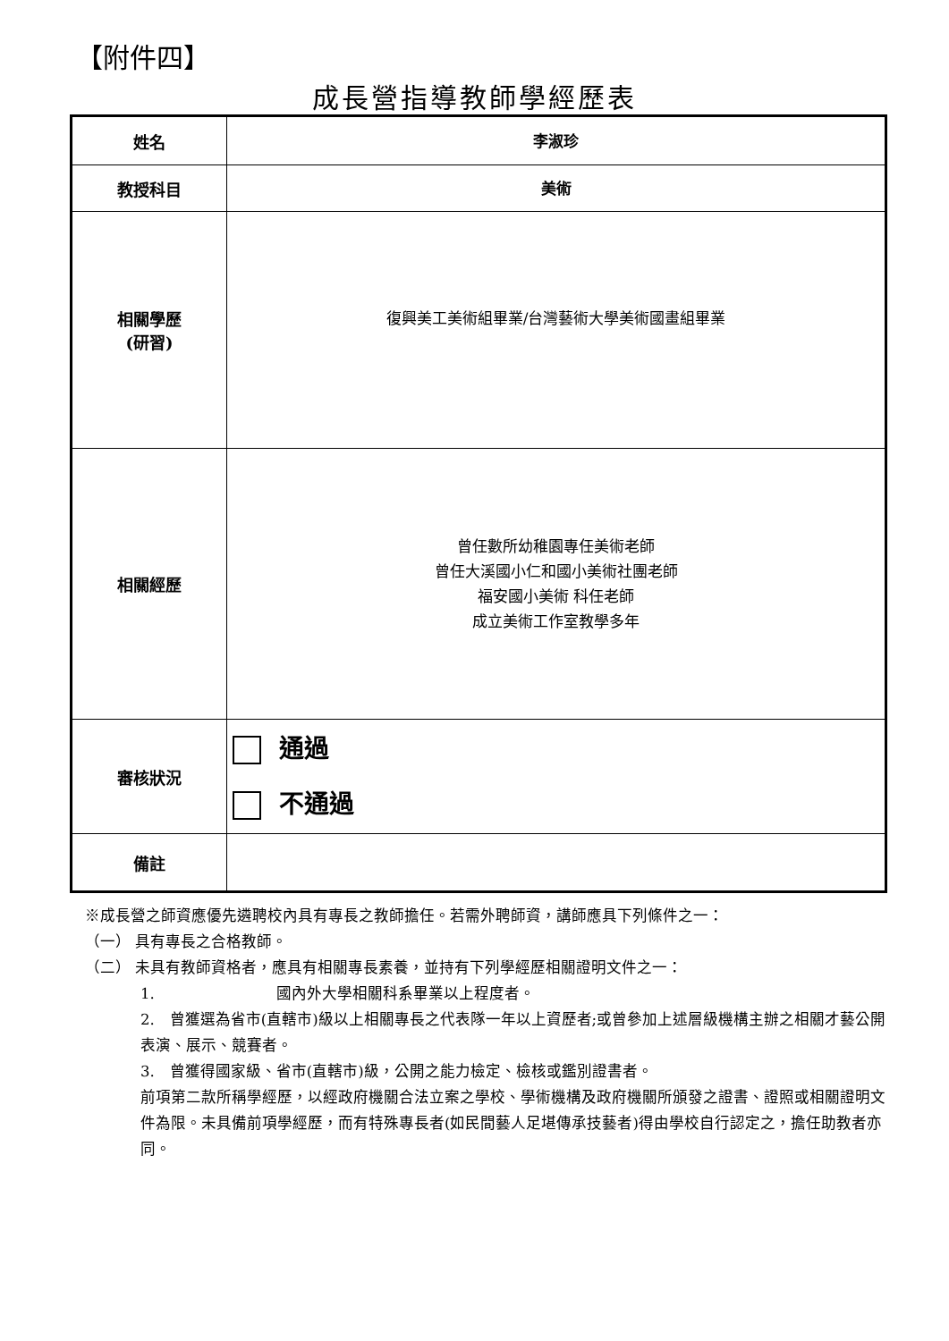【附件四】
成長營指導教師學經歷表
| 姓名 | 李淑珍 |
| 教授科目 | 美術 |
| 相關學歷 (研習) | 復興美工美術組畢業/台灣藝術大學美術國畫組畢業 |
| 相關經歷 | 曾任數所幼稚園專任美術老師 曾任大溪國小仁和國小美術社團老師 福安國小美術 科任老師 成立美術工作室教學多年 |
| 審核狀況 | 通過 不通過 |
| 備註 | |
※成長營之師資應優先遴聘校內具有專長之教師擔任。若需外聘師資，講師應具下列條件之一：
（一） 具有專長之合格教師。
（二） 未具有教師資格者，應具有相關專長素養，並持有下列學經歷相關證明文件之一：
1.　　　　　　　　國內外大學相關科系畢業以上程度者。
2.　曾獲選為省市(直轄市)級以上相關專長之代表隊一年以上資歷者;或曾參加上述層級機構主辦之相關才藝公開表演、展示、競賽者。
3.　曾獲得國家級、省市(直轄市)級，公開之能力檢定、檢核或鑑別證書者。
前項第二款所稱學經歷，以經政府機關合法立案之學校、學術機構及政府機關所頒發之證書、證照或相關證明文件為限。未具備前項學經歷，而有特殊專長者(如民間藝人足堪傳承技藝者)得由學校自行認定之，擔任助教者亦同。